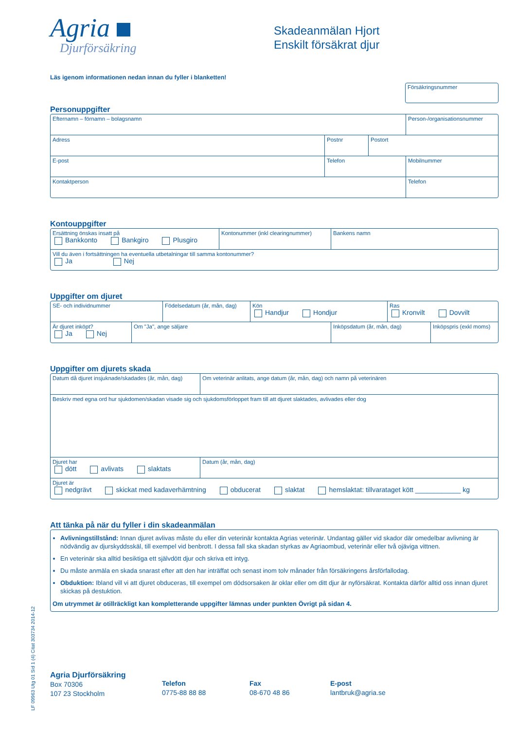Agria
Djurförsäkring
Skadeanmälan Hjort
Enskilt försäkrat djur
Läs igenom informationen nedan innan du fyller i blanketten!
Försäkringsnummer
Personuppgifter
Efternamn – förnamn – bolagsnamn Person-/organisationsnummer
Adress Postnr Postort
E-post Telefon Mobilnummer
Kontaktperson Telefon
Kontouppgifter
Ersättning önskas insatt på
Bankkonto Bankgiro Plusgiro
Kontonummer (inkl clearingnummer) Bankens namn
Vill du även i fortsättningen ha eventuella utbetalningar till samma kontonummer?
Ja Nej
Uppgifter om djuret
SE- och individnummer Födelsedatum (år, mån, dag)
Kön
Handjur Hondjur
Ras
Kronvilt Dovvilt
Är djuret inköpt?
Ja Nej
Om "Ja", ange säljare Inköpsdatum (år, mån, dag) Inköpspris (exkl moms)
Uppgifter om djurets skada
Datum då djuret insjuknade/skadades (år, mån, dag)
Om veterinär anlitats, ange datum (år, mån, dag) och namn på veterinären
Beskriv med egna ord hur sjukdomen/skadan visade sig och sjukdomsförloppet fram till att djuret slaktades, avlivades eller dog
Djuret har
dött avlivats slaktats
Datum (år, mån, dag)
Djuret är
nedgrävt skickat med kadaverhämtning obducerat slaktat hemslaktat: tillvarataget kött ____________ kg
Att tänka på när du fyller i din skadeanmälan
Avlivningstillstånd: Innan djuret avlivas måste du eller din veterinär kontakta Agrias veterinär. Undantag gäller vid skador där omedelbar avlivning är nödvändig av djurskyddsskäl, till exempel vid benbrott. I dessa fall ska skadan styrkas av Agriaombud, veterinär eller två ojäviga vittnen.
En veterinär ska alltid besiktiga ett självdött djur och skriva ett intyg.
Du måste anmäla en skada snarast efter att den har inträffat och senast inom tolv månader från försäkringens årsförfallodag.
Obduktion: Ibland vill vi att djuret obduceras, till exempel om dödsorsaken är oklar eller om ditt djur är nyförsäkrat. Kontakta därför alltid oss innan djuret skickas på destuktion.
Om utrymmet är otillräckligt kan kompletterande uppgifter lämnas under punkten Övrigt på sidan 4.
Agria Djurförsäkring
Box 70306
107 23 Stockholm
Telefon
0775-88 88 88
Fax
08-670 48 86
E-post
lantbruk@agria.se
LF 09963 Utg 01 Sid 1 (4) Citat 303734 2014-12